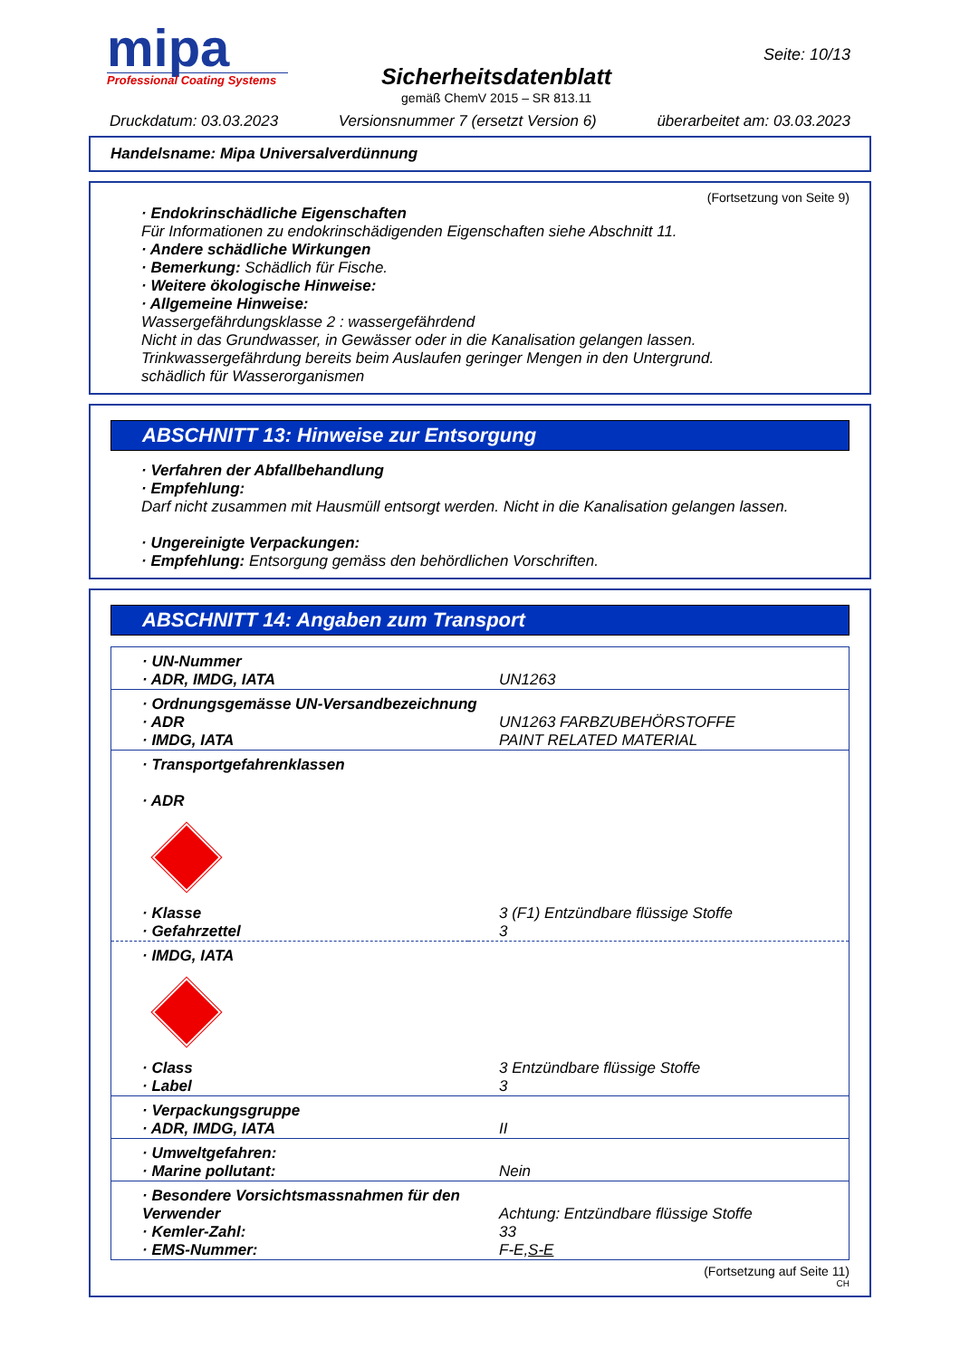mipa
Professional Coating Systems
Sicherheitsdatenblatt
gemäß ChemV 2015 – SR 813.11
Seite: 10/13
Druckdatum: 03.03.2023 Versionsnummer 7 (ersetzt Version 6) überarbeitet am: 03.03.2023
Handelsname: Mipa Universalverdünnung
(Fortsetzung von Seite 9)
· Endokrinschädliche Eigenschaften
Für Informationen zu endokrinschädigenden Eigenschaften siehe Abschnitt 11.
· Andere schädliche Wirkungen
· Bemerkung: Schädlich für Fische.
· Weitere ökologische Hinweise:
· Allgemeine Hinweise:
Wassergefährdungsklasse 2 : wassergefährdend
Nicht in das Grundwasser, in Gewässer oder in die Kanalisation gelangen lassen.
Trinkwassergefährdung bereits beim Auslaufen geringer Mengen in den Untergrund.
schädlich für Wasserorganismen
ABSCHNITT 13: Hinweise zur Entsorgung
· Verfahren der Abfallbehandlung
· Empfehlung:
Darf nicht zusammen mit Hausmüll entsorgt werden. Nicht in die Kanalisation gelangen lassen.
· Ungereinigte Verpackungen:
· Empfehlung: Entsorgung gemäss den behördlichen Vorschriften.
ABSCHNITT 14: Angaben zum Transport
| · UN-Nummer · ADR, IMDG, IATA | UN1263 |
| · Ordnungsgemässe UN-Versandbezeichnung | |
| · ADR · IMDG, IATA | UN1263 FARBZUBEHÖRSTOFFE PAINT RELATED MATERIAL |
| · Transportgefahrenklassen · ADR | |
| · Klasse · Gefahrzettel | 3 (F1) Entzündbare flüssige Stoffe 3 |
| · IMDG, IATA | |
| · Class · Label | 3 Entzündbare flüssige Stoffe 3 |
| · Verpackungsgruppe · ADR, IMDG, IATA | II |
| · Umweltgefahren: · Marine pollutant: | Nein |
| · Besondere Vorsichtsmassnahmen für den Verwender · Kemler-Zahl: · EMS-Nummer: | Achtung: Entzündbare flüssige Stoffe 33 F-E, S-E |
(Fortsetzung auf Seite 11)
CH